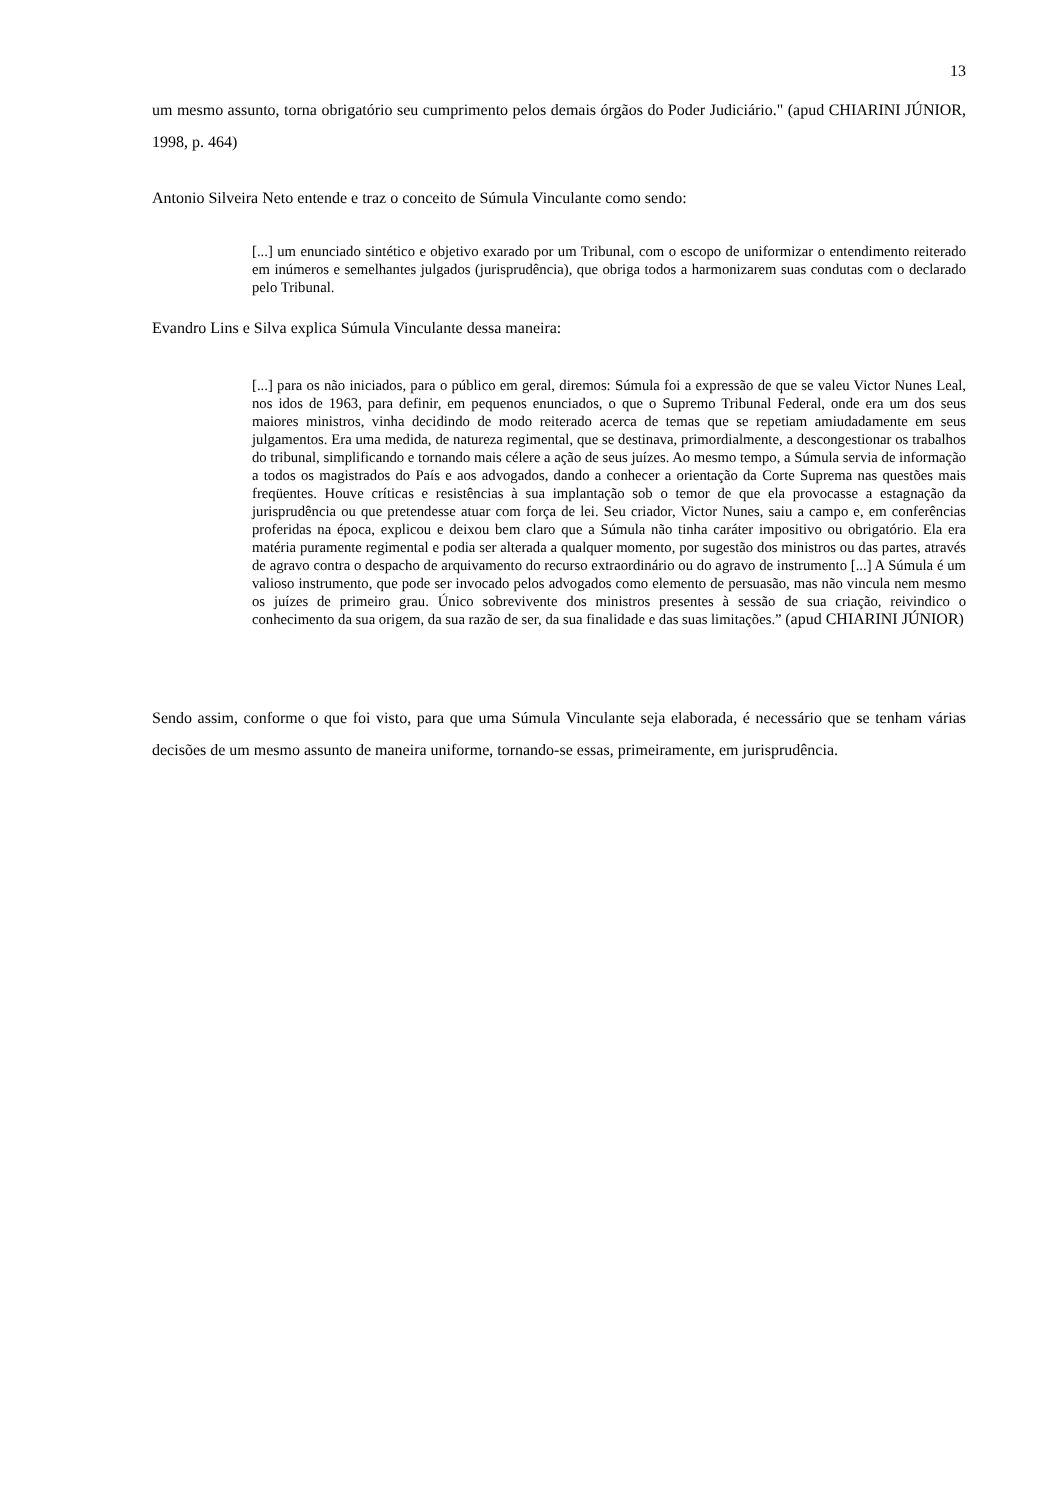13
um mesmo assunto, torna obrigatório seu cumprimento pelos demais órgãos do Poder Judiciário." (apud CHIARINI JÚNIOR, 1998, p. 464)
Antonio Silveira Neto entende e traz o conceito de Súmula Vinculante como sendo:
[...] um enunciado sintético e objetivo exarado por um Tribunal, com o escopo de uniformizar o entendimento reiterado em inúmeros e semelhantes julgados (jurisprudência), que obriga todos a harmonizarem suas condutas com o declarado pelo Tribunal.
Evandro Lins e Silva explica Súmula Vinculante dessa maneira:
[...] para os não iniciados, para o público em geral, diremos: Súmula foi a expressão de que se valeu Victor Nunes Leal, nos idos de 1963, para definir, em pequenos enunciados, o que o Supremo Tribunal Federal, onde era um dos seus maiores ministros, vinha decidindo de modo reiterado acerca de temas que se repetiam amiudadamente em seus julgamentos. Era uma medida, de natureza regimental, que se destinava, primordialmente, a descongestionar os trabalhos do tribunal, simplificando e tornando mais célere a ação de seus juízes. Ao mesmo tempo, a Súmula servia de informação a todos os magistrados do País e aos advogados, dando a conhecer a orientação da Corte Suprema nas questões mais freqüentes. Houve críticas e resistências à sua implantação sob o temor de que ela provocasse a estagnação da jurisprudência ou que pretendesse atuar com força de lei. Seu criador, Victor Nunes, saiu a campo e, em conferências proferidas na época, explicou e deixou bem claro que a Súmula não tinha caráter impositivo ou obrigatório. Ela era matéria puramente regimental e podia ser alterada a qualquer momento, por sugestão dos ministros ou das partes, através de agravo contra o despacho de arquivamento do recurso extraordinário ou do agravo de instrumento [...] A Súmula é um valioso instrumento, que pode ser invocado pelos advogados como elemento de persuasão, mas não vincula nem mesmo os juízes de primeiro grau. Único sobrevivente dos ministros presentes à sessão de sua criação, reivindico o conhecimento da sua origem, da sua razão de ser, da sua finalidade e das suas limitações.” (apud CHIARINI JÚNIOR)
Sendo assim, conforme o que foi visto, para que uma Súmula Vinculante seja elaborada, é necessário que se tenham várias decisões de um mesmo assunto de maneira uniforme, tornando-se essas, primeiramente, em jurisprudência.